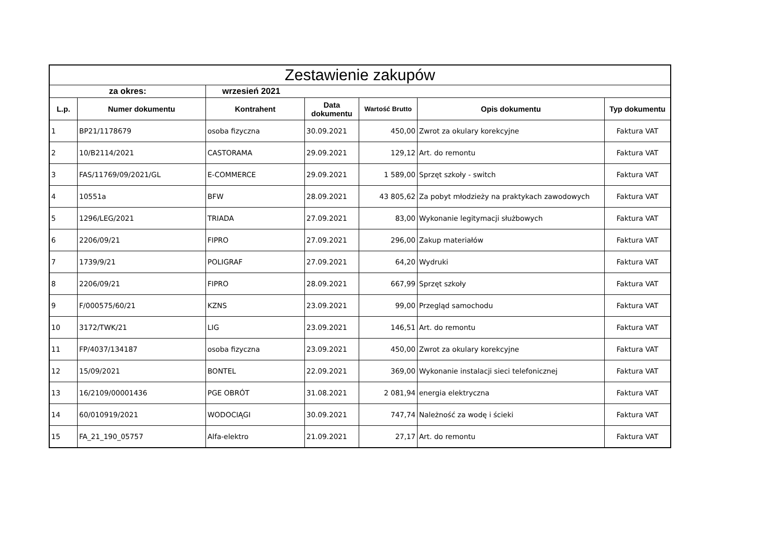| Zestawienie zakupów | | | | | | |
| --- | --- | --- | --- | --- | --- | --- |
| za okres: | | wrzesień 2021 | | | | |
| L.p. | Numer dokumentu | Kontrahent | Data dokumentu | Wartość Brutto | Opis dokumentu | Typ dokumentu |
| 1 | BP21/1178679 | osoba fizyczna | 30.09.2021 | 450,00 | Zwrot za okulary korekcyjne | Faktura VAT |
| 2 | 10/B2114/2021 | CASTORAMA | 29.09.2021 | 129,12 | Art. do remontu | Faktura VAT |
| 3 | FAS/11769/09/2021/GL | E-COMMERCE | 29.09.2021 | 1 589,00 | Sprzęt szkoły - switch | Faktura VAT |
| 4 | 10551a | BFW | 28.09.2021 | 43 805,62 | Za pobyt młodzieży na praktykach zawodowych | Faktura VAT |
| 5 | 1296/LEG/2021 | TRIADA | 27.09.2021 | 83,00 | Wykonanie legitymacji służbowych | Faktura VAT |
| 6 | 2206/09/21 | FIPRO | 27.09.2021 | 296,00 | Zakup materiałów | Faktura VAT |
| 7 | 1739/9/21 | POLIGRAF | 27.09.2021 | 64,20 | Wydruki | Faktura VAT |
| 8 | 2206/09/21 | FIPRO | 28.09.2021 | 667,99 | Sprzęt szkoły | Faktura VAT |
| 9 | F/000575/60/21 | KZNS | 23.09.2021 | 99,00 | Przegląd samochodu | Faktura VAT |
| 10 | 3172/TWK/21 | LIG | 23.09.2021 | 146,51 | Art. do remontu | Faktura VAT |
| 11 | FP/4037/134187 | osoba fizyczna | 23.09.2021 | 450,00 | Zwrot za okulary korekcyjne | Faktura VAT |
| 12 | 15/09/2021 | BONTEL | 22.09.2021 | 369,00 | Wykonanie instalacji sieci telefonicznej | Faktura VAT |
| 13 | 16/2109/00001436 | PGE OBRÓT | 31.08.2021 | 2 081,94 | energia elektryczna | Faktura VAT |
| 14 | 60/010919/2021 | WODOCIĄGI | 30.09.2021 | 747,74 | Należność za wodę i ścieki | Faktura VAT |
| 15 | FA_21_190_05757 | Alfa-elektro | 21.09.2021 | 27,17 | Art. do remontu | Faktura VAT |